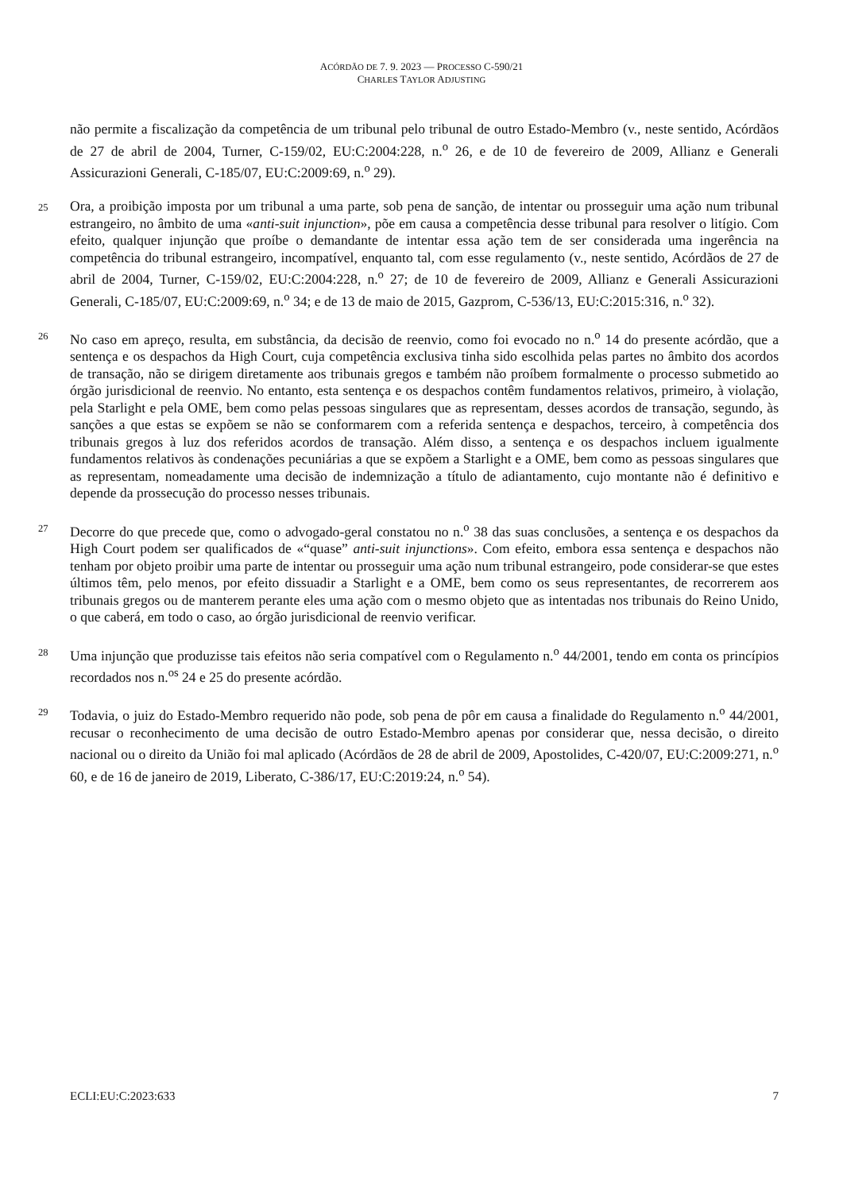ACÓRDÃO DE 7. 9. 2023 — PROCESSO C-590/21
CHARLES TAYLOR ADJUSTING
não permite a fiscalização da competência de um tribunal pelo tribunal de outro Estado-Membro (v., neste sentido, Acórdãos de 27 de abril de 2004, Turner, C-159/02, EU:C:2004:228, n.<sup>o</sup> 26, e de 10 de fevereiro de 2009, Allianz e Generali Assicurazioni Generali, C-185/07, EU:C:2009:69, n.<sup>o</sup> 29).
25
Ora, a proibição imposta por um tribunal a uma parte, sob pena de sanção, de intentar ou prosseguir uma ação num tribunal estrangeiro, no âmbito de uma «anti-suit injunction», põe em causa a competência desse tribunal para resolver o litígio. Com efeito, qualquer injunção que proíbe o demandante de intentar essa ação tem de ser considerada uma ingerência na competência do tribunal estrangeiro, incompatível, enquanto tal, com esse regulamento (v., neste sentido, Acórdãos de 27 de abril de 2004, Turner, C-159/02, EU:C:2004:228, n.<sup>o</sup> 27; de 10 de fevereiro de 2009, Allianz e Generali Assicurazioni Generali, C-185/07, EU:C:2009:69, n.<sup>o</sup> 34; e de 13 de maio de 2015, Gazprom, C-536/13, EU:C:2015:316, n.<sup>o</sup> 32).
26
No caso em apreço, resulta, em substância, da decisão de reenvio, como foi evocado no n.<sup>o</sup> 14 do presente acórdão, que a sentença e os despachos da High Court, cuja competência exclusiva tinha sido escolhida pelas partes no âmbito dos acordos de transação, não se dirigem diretamente aos tribunais gregos e também não proíbem formalmente o processo submetido ao órgão jurisdicional de reenvio. No entanto, esta sentença e os despachos contêm fundamentos relativos, primeiro, à violação, pela Starlight e pela OME, bem como pelas pessoas singulares que as representam, desses acordos de transação, segundo, às sanções a que estas se expõem se não se conformarem com a referida sentença e despachos, terceiro, à competência dos tribunais gregos à luz dos referidos acordos de transação. Além disso, a sentença e os despachos incluem igualmente fundamentos relativos às condenações pecuniárias a que se expõem a Starlight e a OME, bem como as pessoas singulares que as representam, nomeadamente uma decisão de indemnização a título de adiantamento, cujo montante não é definitivo e depende da prossecução do processo nesses tribunais.
27
Decorre do que precede que, como o advogado-geral constatou no n.<sup>o</sup> 38 das suas conclusões, a sentença e os despachos da High Court podem ser qualificados de «“quase” anti-suit injunctions». Com efeito, embora essa sentença e despachos não tenham por objeto proibir uma parte de intentar ou prosseguir uma ação num tribunal estrangeiro, pode considerar-se que estes últimos têm, pelo menos, por efeito dissuadir a Starlight e a OME, bem como os seus representantes, de recorrerem aos tribunais gregos ou de manterem perante eles uma ação com o mesmo objeto que as intentadas nos tribunais do Reino Unido, o que caberá, em todo o caso, ao órgão jurisdicional de reenvio verificar.
28
Uma injunção que produzisse tais efeitos não seria compatível com o Regulamento n.<sup>o</sup> 44/2001, tendo em conta os princípios recordados nos n.<sup>os</sup> 24 e 25 do presente acórdão.
29
Todavia, o juiz do Estado-Membro requerido não pode, sob pena de pôr em causa a finalidade do Regulamento n.<sup>o</sup> 44/2001, recusar o reconhecimento de uma decisão de outro Estado-Membro apenas por considerar que, nessa decisão, o direito nacional ou o direito da União foi mal aplicado (Acórdãos de 28 de abril de 2009, Apostolides, C-420/07, EU:C:2009:271, n.<sup>o</sup> 60, e de 16 de janeiro de 2019, Liberato, C-386/17, EU:C:2019:24, n.<sup>o</sup> 54).
ECLI:EU:C:2023:633 7